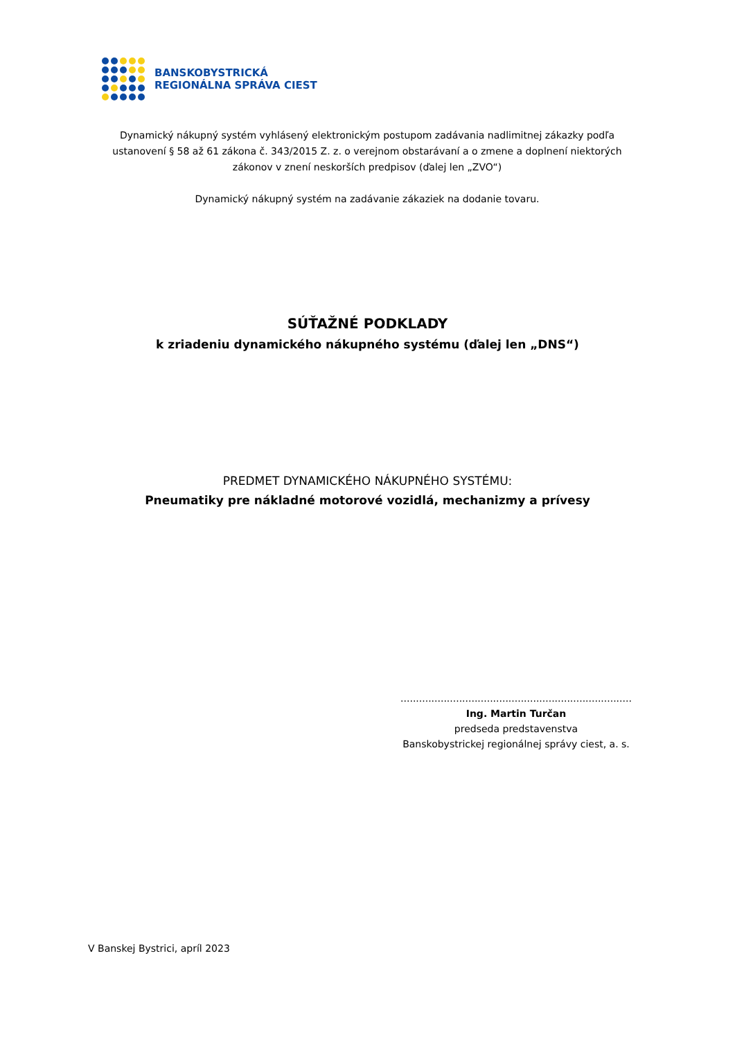BANSKOBYSTRICKÁ
REGIONÁLNA SPRÁVA CIEST
Dynamický nákupný systém vyhlásený elektronickým postupom zadávania nadlimitnej zákazky podľa ustanovení § 58 až 61 zákona č. 343/2015 Z. z. o verejnom obstarávaní a o zmene a doplnení niektorých zákonov v znení neskorších predpisov (ďalej len „ZVO“)
Dynamický nákupný systém na zadávanie zákaziek na dodanie tovaru.
SÚŤAŽNÉ PODKLADY
k zriadeniu dynamického nákupného systému (ďalej len „DNS“)
PREDMET DYNAMICKÉHO NÁKUPNÉHO SYSTÉMU:
Pneumatiky pre nákladné motorové vozidlá, mechanizmy a prívesy
...........................................................................
Ing. Martin Turčan
predseda predstavenstva
Banskobystrickej regionálnej správy ciest, a. s.
V Banskej Bystrici, apríl 2023